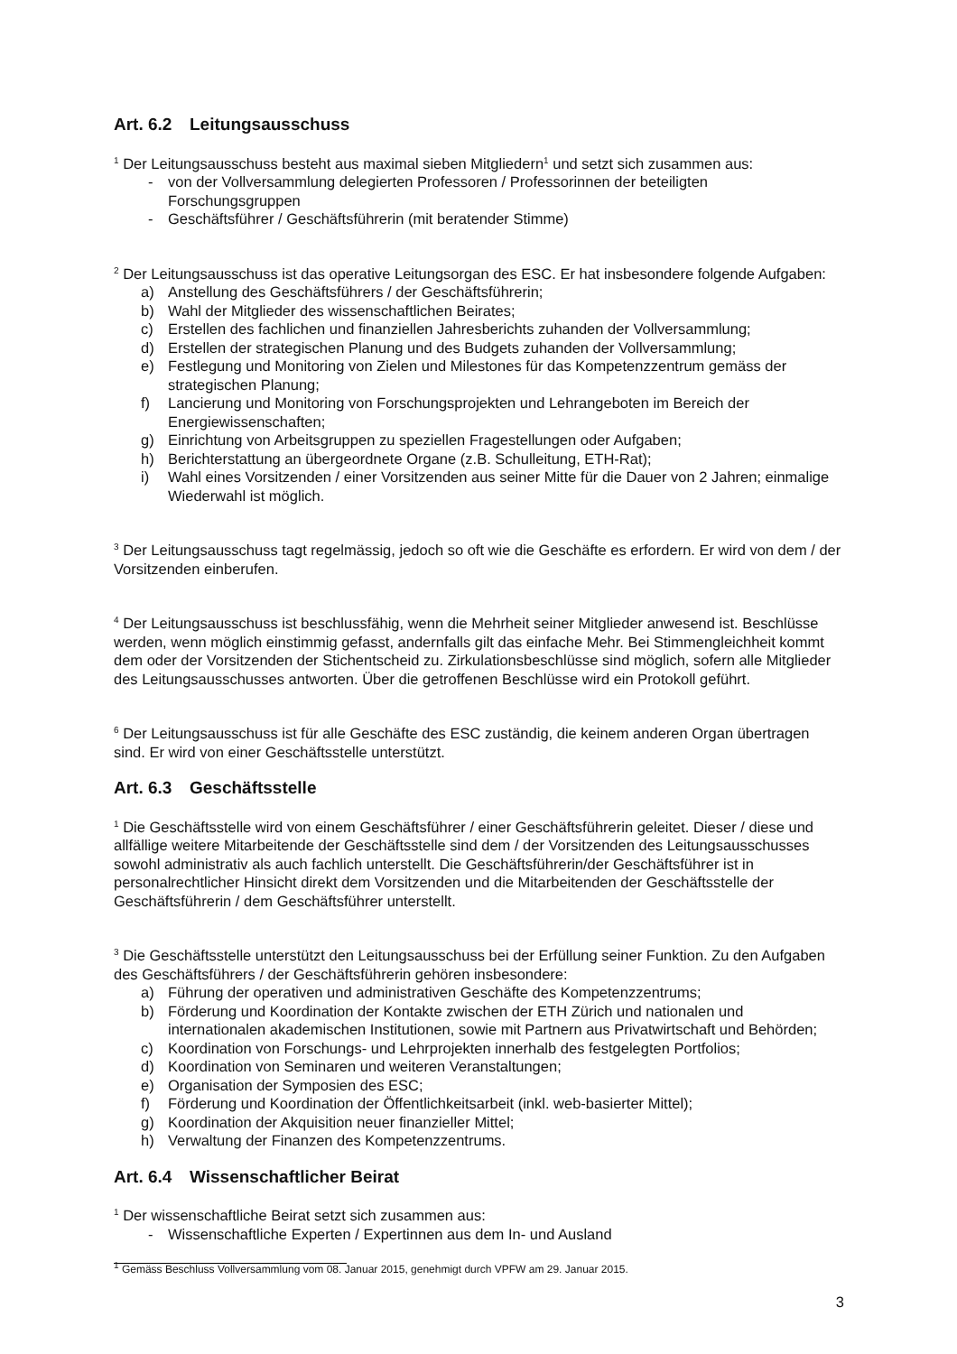Art. 6.2 Leitungsausschuss
<sup>1</sup> Der Leitungsausschuss besteht aus maximal sieben Mitgliedern<sup>1</sup> und setzt sich zusammen aus:
- von der Vollversammlung delegierten Professoren / Professorinnen der beteiligten Forschungsgruppen
- Geschäftsführer / Geschäftsführerin (mit beratender Stimme)
<sup>2</sup> Der Leitungsausschuss ist das operative Leitungsorgan des ESC. Er hat insbesondere folgende Aufgaben:
a) Anstellung des Geschäftsführers / der Geschäftsführerin;
b) Wahl der Mitglieder des wissenschaftlichen Beirates;
c) Erstellen des fachlichen und finanziellen Jahresberichts zuhanden der Vollversammlung;
d) Erstellen der strategischen Planung und des Budgets zuhanden der Vollversammlung;
e) Festlegung und Monitoring von Zielen und Milestones für das Kompetenzzentrum gemäss der strategischen Planung;
f) Lancierung und Monitoring von Forschungsprojekten und Lehrangeboten im Bereich der Energiewissenschaften;
g) Einrichtung von Arbeitsgruppen zu speziellen Fragestellungen oder Aufgaben;
h) Berichterstattung an übergeordnete Organe (z.B. Schulleitung, ETH-Rat);
i) Wahl eines Vorsitzenden / einer Vorsitzenden aus seiner Mitte für die Dauer von 2 Jahren; einmalige Wiederwahl ist möglich.
<sup>3</sup> Der Leitungsausschuss tagt regelmässig, jedoch so oft wie die Geschäfte es erfordern. Er wird von dem / der Vorsitzenden einberufen.
<sup>4</sup> Der Leitungsausschuss ist beschlussfähig, wenn die Mehrheit seiner Mitglieder anwesend ist. Beschlüsse werden, wenn möglich einstimmig gefasst, andernfalls gilt das einfache Mehr. Bei Stimmengleichheit kommt dem oder der Vorsitzenden der Stichentscheid zu. Zirkulationsbeschlüsse sind möglich, sofern alle Mitglieder des Leitungsausschusses antworten. Über die getroffenen Beschlüsse wird ein Protokoll geführt.
<sup>6</sup> Der Leitungsausschuss ist für alle Geschäfte des ESC zuständig, die keinem anderen Organ übertragen sind. Er wird von einer Geschäftsstelle unterstützt.
Art. 6.3 Geschäftsstelle
<sup>1</sup> Die Geschäftsstelle wird von einem Geschäftsführer / einer Geschäftsführerin geleitet. Dieser / diese und allfällige weitere Mitarbeitende der Geschäftsstelle sind dem / der Vorsitzenden des Leitungsausschusses sowohl administrativ als auch fachlich unterstellt. Die Geschäftsführerin/der Geschäftsführer ist in personalrechtlicher Hinsicht direkt dem Vorsitzenden und die Mitarbeitenden der Geschäftsstelle der Geschäftsführerin / dem Geschäftsführer unterstellt.
<sup>3</sup> Die Geschäftsstelle unterstützt den Leitungsausschuss bei der Erfüllung seiner Funktion. Zu den Aufgaben des Geschäftsführers / der Geschäftsführerin gehören insbesondere:
a) Führung der operativen und administrativen Geschäfte des Kompetenzzentrums;
b) Förderung und Koordination der Kontakte zwischen der ETH Zürich und nationalen und internationalen akademischen Institutionen, sowie mit Partnern aus Privatwirtschaft und Behörden;
c) Koordination von Forschungs- und Lehrprojekten innerhalb des festgelegten Portfolios;
d) Koordination von Seminaren und weiteren Veranstaltungen;
e) Organisation der Symposien des ESC;
f) Förderung und Koordination der Öffentlichkeitsarbeit (inkl. web-basierter Mittel);
g) Koordination der Akquisition neuer finanzieller Mittel;
h) Verwaltung der Finanzen des Kompetenzzentrums.
Art. 6.4 Wissenschaftlicher Beirat
<sup>1</sup> Der wissenschaftliche Beirat setzt sich zusammen aus:
- Wissenschaftliche Experten / Expertinnen aus dem In- und Ausland
<sup>1</sup> Gemäss Beschluss Vollversammlung vom 08. Januar 2015, genehmigt durch VPFW am 29. Januar 2015.
3